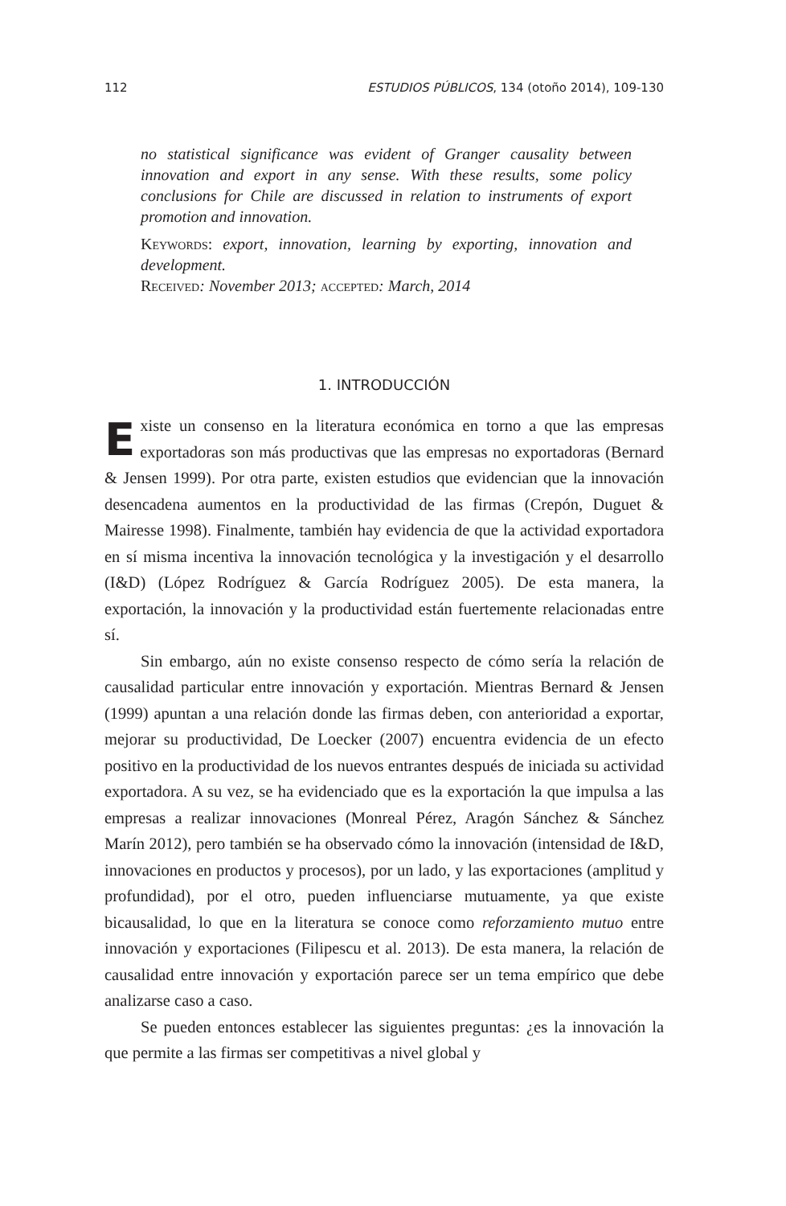112 ESTUDIOS PÚBLICOS, 134 (otoño 2014), 109-130
no statistical significance was evident of Granger causality between innovation and export in any sense. With these results, some policy conclusions for Chile are discussed in relation to instruments of export promotion and innovation.
Keywords: export, innovation, learning by exporting, innovation and development.
Received: November 2013; accepted: March, 2014
1. INTRODUCCIÓN
Existe un consenso en la literatura económica en torno a que las empresas exportadoras son más productivas que las empresas no exportadoras (Bernard & Jensen 1999). Por otra parte, existen estudios que evidencian que la innovación desencadena aumentos en la productividad de las firmas (Crepón, Duguet & Mairesse 1998). Finalmente, también hay evidencia de que la actividad exportadora en sí misma incentiva la innovación tecnológica y la investigación y el desarrollo (I&D) (López Rodríguez & García Rodríguez 2005). De esta manera, la exportación, la innovación y la productividad están fuertemente relacionadas entre sí.
Sin embargo, aún no existe consenso respecto de cómo sería la relación de causalidad particular entre innovación y exportación. Mientras Bernard & Jensen (1999) apuntan a una relación donde las firmas deben, con anterioridad a exportar, mejorar su productividad, De Loecker (2007) encuentra evidencia de un efecto positivo en la productividad de los nuevos entrantes después de iniciada su actividad exportadora. A su vez, se ha evidenciado que es la exportación la que impulsa a las empresas a realizar innovaciones (Monreal Pérez, Aragón Sánchez & Sánchez Marín 2012), pero también se ha observado cómo la innovación (intensidad de I&D, innovaciones en productos y procesos), por un lado, y las exportaciones (amplitud y profundidad), por el otro, pueden influenciarse mutuamente, ya que existe bicausalidad, lo que en la literatura se conoce como reforzamiento mutuo entre innovación y exportaciones (Filipescu et al. 2013). De esta manera, la relación de causalidad entre innovación y exportación parece ser un tema empírico que debe analizarse caso a caso.
Se pueden entonces establecer las siguientes preguntas: ¿es la innovación la que permite a las firmas ser competitivas a nivel global y